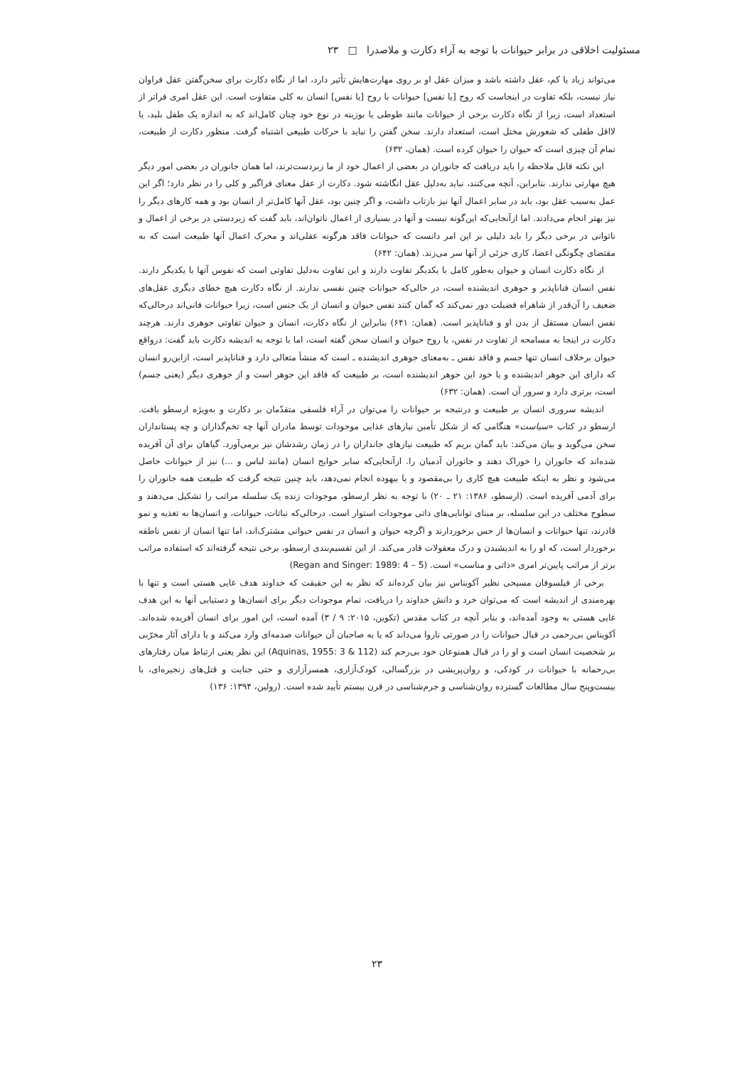مسئولیت اخلاقی در برابر حیوانات با توجه به آراء دکارت و ملاصدرا □ ۲۳
می‌تواند زیاد یا کم، عقل داشته باشد و میزان عقل او بر روی مهارت‌هایش تأثیر دارد، اما از نگاه دکارت برای سخن‌گفتن عقل فراوان نیاز نیست، بلکه تفاوت در اینجاست که روح [یا نفس] حیوانات با روح [یا نفس] انسان به کلی متفاوت است. این عقل امری فراتر از استعداد است، زیرا از نگاه دکارت برخی از حیوانات مانند طوطی یا بوزینه در نوع خود چنان کامل‌اند که به اندازه یک طفل بلید، یا لااقل طفلی که شعورش مختل است، استعداد دارند. سخن گفتن را نباید با حرکات طبیعی اشتباه گرفت. منظور دکارت از طبیعت، تمام آن چیزی است که حیوان را حیوان کرده است. (همان، ۶۳۲)
این نکته قابل ملاحظه را باید دریافت که جانوران در بعضی از اعمال خود از ما زبردست‌ترند، اما همان جانوران در بعضی امور دیگر هیچ مهارتی ندارند. بنابراین، آنچه می‌کنند، نباید به‌دلیل عقل انگاشته شود. دکارت از عقل معنای فراگیر و کلی را در نظر دارد؛ اگر این عمل به‌سبب عقل بود، باید در سایر اعمال آنها نیز بازتاب داشت، و اگر چنین بود، عقل آنها کامل‌تر از انسان بود و همه کارهای دیگر را نیز بهتر انجام می‌دادند. اما ازآنجایی‌که این‌گونه نیست و آنها در بسیاری از اعمال ناتوان‌اند، باید گفت که زبردستی در برخی از اعمال و ناتوانی در برخی دیگر را باید دلیلی بر این امر دانست که حیوانات فاقد هرگونه عقلی‌اند و محرک اعمال آنها طبیعت است که به مقتضای چگونگی اعضا، کاری جزئی از آنها سر می‌زند. (همان: ۶۴۲)
از نگاه دکارت انسان و حیوان به‌طور کامل با یکدیگر تفاوت دارند و این تفاوت به‌دلیل تفاوتی است که نفوس آنها با یکدیگر دارند. نفس انسان فناناپذیر و جوهری اندیشنده است، در حالی‌که حیوانات چنین نفسی ندارند. از نگاه دکارت هیچ خطای دیگری عقل‌های ضعیف را آن‌قدر از شاهراه فضیلت دور نمی‌کند که گمان کنند نفس حیوان و انسان از یک جنس است، زیرا حیوانات فانی‌اند درحالی‌که نفس انسان مستقل از بدن او و فناناپذیر است. (همان: ۶۴۱) بنابراین از نگاه دکارت، انسان و حیوان تفاوتی جوهری دارند. هرچند دکارت در اینجا به مسامحه از تفاوت در نفس، یا روح حیوان و انسان سخن گفته است، اما با توجه به اندیشه دکارت باید گفت: درواقع حیوان برخلاف انسان تنها جسم و فاقد نفس ـ به‌معنای جوهری اندیشنده ـ است که منشأ متعالی دارد و فناناپذیر است، ازاین‌رو انسان که دارای این جوهر اندیشنده و یا خود این جوهر اندیشنده است، بر طبیعت که فاقد این جوهر است و از جوهری دیگر (یعنی جسم) است، برتری دارد و سرور آن است. (همان: ۶۳۲)
اندیشه سروری انسان بر طبیعت و درنتیجه بر حیوانات را می‌توان در آراء فلسفی متقدّمان بر دکارت و به‌ویژه ارسطو یافت. ارسطو در کتاب «سیاست» هنگامی که از شکل تأمین نیازهای غذایی موجودات توسط مادران آنها چه تخم‌گذاران و چه پستانداران سخن می‌گوید و بیان می‌کند: باید گمان بریم که طبیعت نیازهای جانداران را در زمان رشدشان نیز برمی‌آورد. گیاهان برای آن آفریده شده‌اند که جانوران را خوراک دهند و جانوران آدمیان را. ازآنجایی‌که سایر حوایج انسان (مانند لباس و ...) نیز از حیوانات حاصل می‌شود و نظر به اینکه طبیعت هیچ کاری را بی‌مقصود و یا بیهوده انجام نمی‌دهد، باید چنین نتیجه گرفت که طبیعت همه جانوران را برای آدمی آفریده است. (ارسطو، ۱۳۸۶: ۲۱ ـ ۲۰) با توجه به نظر ارسطو، موجودات زنده یک سلسله مراتب را تشکیل می‌دهند و سطوح مختلف در این سلسله، بر مبنای توانایی‌های ذاتی موجودات استوار است. درحالی‌که نباتات، حیوانات، و انسان‌ها به تغذیه و نمو قادرند، تنها حیوانات و انسان‌ها از حس برخوردارند و اگرچه حیوان و انسان در نفس حیوانی مشترک‌اند، اما تنها انسان از نفس ناطقه برخوردار است، که او را به اندیشیدن و درک معقولات قادر می‌کند. از این تقسیم‌بندی ارسطو، برخی نتیجه گرفته‌اند که استفاده مراتب برتر از مراتب پایین‌تر امری «ذاتی و مناسب» است. (Regan and Singer: 1989: 4 – 5)
برخی از فیلسوفان مسیحی نظیر آکویناس نیز بیان کرده‌اند که نظر به این حقیقت که خداوند هدف غایی هستی است و تنها با بهره‌مندی از اندیشه است که می‌توان خرد و دانش خداوند را دریافت، تمام موجودات دیگر برای انسان‌ها و دستیابی آنها به این هدف غایی هستی به وجود آمده‌اند، و بنابر آنچه در کتاب مقدس (تکوین، ۲۰۱۵: ۹ / ۳) آمده است، این امور برای انسان آفریده شده‌اند. آکویناس بی‌رحمی در قبال حیوانات را در صورتی ناروا می‌داند که یا به صاحبان آن حیوانات صدمه‌ای وارد می‌کند و یا دارای آثار مخرّبی بر شخصیت انسان است و او را در قبال همنوعان خود بی‌رحم کند (Aquinas, 1955: 3 & 112) این نظر یعنی ارتباط میان رفتارهای بی‌رحمانه با حیوانات در کودکی، و روان‌پریشی در بزرگسالی، کودک‌آزاری، همسرآزاری و حتی جنایت و قتل‌های زنجیره‌ای، با بیست‌وپنج سال مطالعات گسترده روان‌شناسی و جرم‌شناسی در قرن بیستم تأیید شده است. (رولین، ۱۳۹۴: ۱۳۶)
۲۳